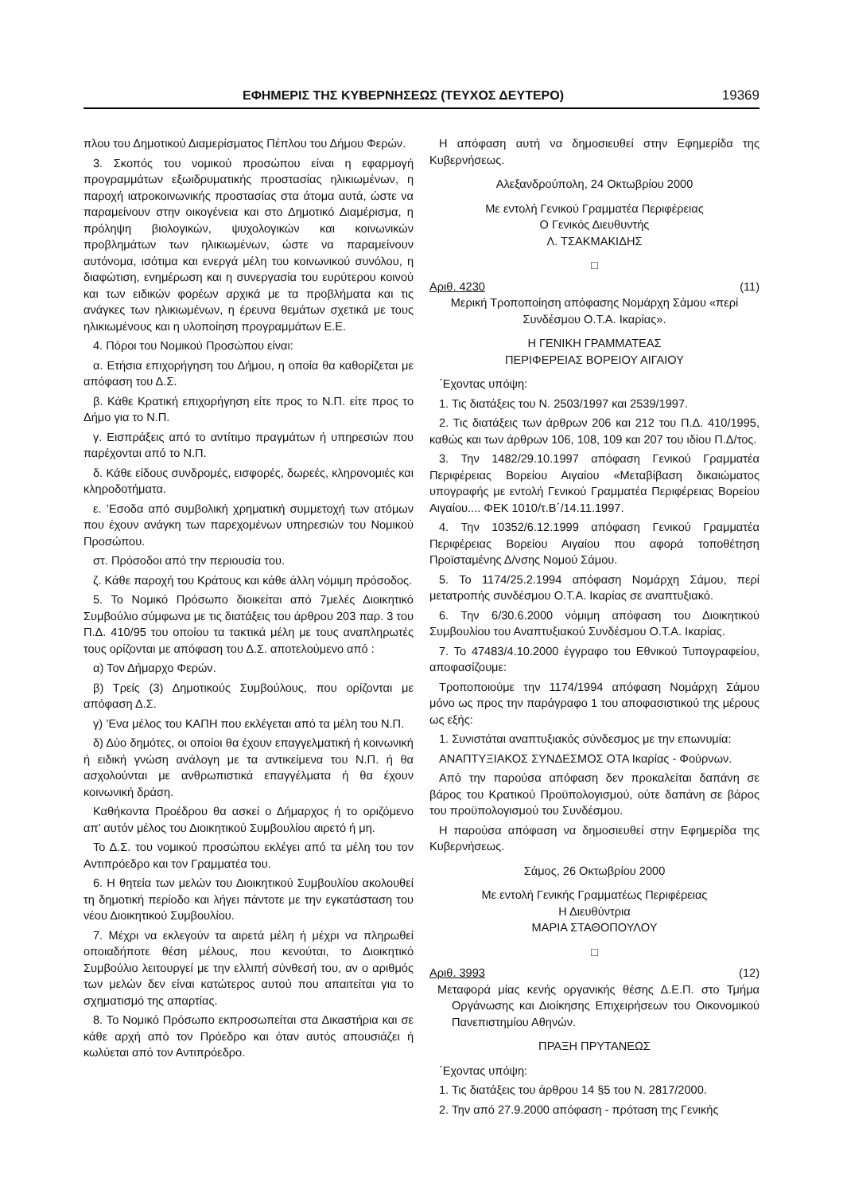ΕΦΗΜΕΡΙΣ ΤΗΣ ΚΥΒΕΡΝΗΣΕΩΣ (ΤΕΥΧΟΣ ΔΕΥΤΕΡΟ) 19369
πλου του Δημοτικού Διαμερίσματος Πέπλου του Δήμου Φερών.
3. Σκοπός του νομικού προσώπου είναι η εφαρμογή προγραμμάτων εξωιδρυματικής προστασίας ηλικιωμένων, η παροχή ιατροκοινωνικής προστασίας στα άτομα αυτά, ώστε να παραμείνουν στην οικογένεια και στο Δημοτικό Διαμέρισμα, η πρόληψη βιολογικών, ψυχολογικών και κοινωνικών προβλημάτων των ηλικιωμένων, ώστε να παραμείνουν αυτόνομα, ισότιμα και ενεργά μέλη του κοινωνικού συνόλου, η διαφώτιση, ενημέρωση και η συνεργασία του ευρύτερου κοινού και των ειδικών φορέων αρχικά με τα προβλήματα και τις ανάγκες των ηλικιωμένων, η έρευνα θεμάτων σχετικά με τους ηλικιωμένους και η υλοποίηση προγραμμάτων Ε.Ε.
4. Πόροι του Νομικού Προσώπου είναι:
α. Ετήσια επιχορήγηση του Δήμου, η οποία θα καθορίζεται με απόφαση του Δ.Σ.
β. Κάθε Κρατική επιχορήγηση είτε προς το Ν.Π. είτε προς το Δήμο για το Ν.Π.
γ. Εισπράξεις από το αντίτιμο πραγμάτων ή υπηρεσιών που παρέχονται από το Ν.Π.
δ. Κάθε είδους συνδρομές, εισφορές, δωρεές, κληρονομιές και κληροδοτήματα.
ε. ’Εσοδα από συμβολική χρηματική συμμετοχή των ατόμων που έχουν ανάγκη των παρεχομένων υπηρεσιών του Νομικού Προσώπου.
στ. Πρόσοδοι από την περιουσία του.
ζ. Κάθε παροχή του Κράτους και κάθε άλλη νόμιμη πρόσοδος.
5. Το Νομικό Πρόσωπο διοικείται από 7μελές Διοικητικό Συμβούλιο σύμφωνα με τις διατάξεις του άρθρου 203 παρ. 3 του Π.Δ. 410/95 του οποίου τα τακτικά μέλη με τους αναπληρωτές τους ορίζονται με απόφαση του Δ.Σ. αποτελούμενο από :
α) Τον Δήμαρχο Φερών.
β) Τρείς (3) Δημοτικούς Συμβούλους, που ορίζονται με απόφαση Δ.Σ.
γ) ’Ενα μέλος του ΚΑΠΗ που εκλέγεται από τα μέλη του Ν.Π.
δ) Δύο δημότες, οι οποίοι θα έχουν επαγγελματική ή κοινωνική ή ειδική γνώση ανάλογη με τα αντικείμενα του Ν.Π. ή θα ασχολούνται με ανθρωπιστικά επαγγέλματα ή θα έχουν κοινωνική δράση.
Καθήκοντα Προέδρου θα ασκεί ο Δήμαρχος ή το οριζόμενο απ’ αυτόν μέλος του Διοικητικού Συμβουλίου αιρετό ή μη.
Το Δ.Σ. του νομικού προσώπου εκλέγει από τα μέλη του τον Αντιπρόεδρο και τον Γραμματέα του.
6. Η θητεία των μελών του Διοικητικού Συμβουλίου ακολουθεί τη δημοτική περίοδο και λήγει πάντοτε με την εγκατάσταση του νέου Διοικητικού Συμβουλίου.
7. Μέχρι να εκλεγούν τα αιρετά μέλη ή μέχρι να πληρωθεί οποιαδήποτε θέση μέλους, που κενούται, το Διοικητικό Συμβούλιο λειτουργεί με την ελλιπή σύνθεσή του, αν ο αριθμός των μελών δεν είναι κατώτερος αυτού που απαιτείται για το σχηματισμό της απαρτίας.
8. Το Νομικό Πρόσωπο εκπροσωπείται στα Δικαστήρια και σε κάθε αρχή από τον Πρόεδρο και όταν αυτός απουσιάζει ή κωλύεται από τον Αντιπρόεδρο.
Η απόφαση αυτή να δημοσιευθεί στην Εφημερίδα της Κυβερνήσεως.
Αλεξανδρούπολη, 24 Οκτωβρίου 2000
Με εντολή Γενικού Γραμματέα Περιφέρειας
Ο Γενικός Διευθυντής
Λ. ΤΣΑΚΜΑΚΙΔΗΣ
□
Αριθ. 4230 (11)
Μερική Τροποποίηση απόφασης Νομάρχη Σάμου «περί Συνδέσμου Ο.Τ.Α. Ικαρίας».
Η ΓΕΝΙΚΗ ΓΡΑΜΜΑΤΕΑΣ
ΠΕΡΙΦΕΡΕΙΑΣ ΒΟΡΕΙΟΥ ΑΙΓΑΙΟΥ
΄Εχοντας υπόψη:
1. Τις διατάξεις του Ν. 2503/1997 και 2539/1997.
2. Τις διατάξεις των άρθρων 206 και 212 του Π.Δ. 410/1995, καθώς και των άρθρων 106, 108, 109 και 207 του ιδίου Π.Δ/τος.
3. Την 1482/29.10.1997 απόφαση Γενικού Γραμματέα Περιφέρειας Βορείου Αιγαίου «Μεταβίβαση δικαιώματος υπογραφής με εντολή Γενικού Γραμματέα Περιφέρειας Βορείου Αιγαίου.... ΦΕΚ 1010/τ.Β΄/14.11.1997.
4. Την 10352/6.12.1999 απόφαση Γενικού Γραμματέα Περιφέρειας Βορείου Αιγαίου που αφορά τοποθέτηση Προϊσταμένης Δ/νσης Νομού Σάμου.
5. Το 1174/25.2.1994 απόφαση Νομάρχη Σάμου, περί μετατροπής συνδέσμου Ο.Τ.Α. Ικαρίας σε αναπτυξιακό.
6. Την 6/30.6.2000 νόμιμη απόφαση του Διοικητικού Συμβουλίου του Αναπτυξιακού Συνδέσμου Ο.Τ.Α. Ικαρίας.
7. Το 47483/4.10.2000 έγγραφο του Εθνικού Τυπογραφείου, αποφασίζουμε:
Τροποποιούμε την 1174/1994 απόφαση Νομάρχη Σάμου μόνο ως προς την παράγραφο 1 του αποφασιστικού της μέρους ως εξής:
1. Συνιστάται αναπτυξιακός σύνδεσμος με την επωνυμία:
ΑΝΑΠΤΥΞΙΑΚΟΣ ΣΥΝΔΕΣΜΟΣ ΟΤΑ Ικαρίας - Φούρνων.
Από την παρούσα απόφαση δεν προκαλείται δαπάνη σε βάρος του Κρατικού Προϋπολογισμού, ούτε δαπάνη σε βάρος του προϋπολογισμού του Συνδέσμου.
Η παρούσα απόφαση να δημοσιευθεί στην Εφημερίδα της Κυβερνήσεως.
Σάμος, 26 Οκτωβρίου 2000
Με εντολή Γενικής Γραμματέως Περιφέρειας
Η Διευθύντρια
ΜΑΡΙΑ ΣΤΑΘΟΠΟΥΛΟΥ
□
Αριθ. 3993 (12)
Μεταφορά μίας κενής οργανικής θέσης Δ.Ε.Π. στο Τμήμα Οργάνωσης και Διοίκησης Επιχειρήσεων του Οικονομικού Πανεπιστημίου Αθηνών.
ΠΡΑΞΗ ΠΡΥΤΑΝΕΩΣ
΄Εχοντας υπόψη:
1. Τις διατάξεις του άρθρου 14 §5 του Ν. 2817/2000.
2. Την από 27.9.2000 απόφαση - πρόταση της Γενικής